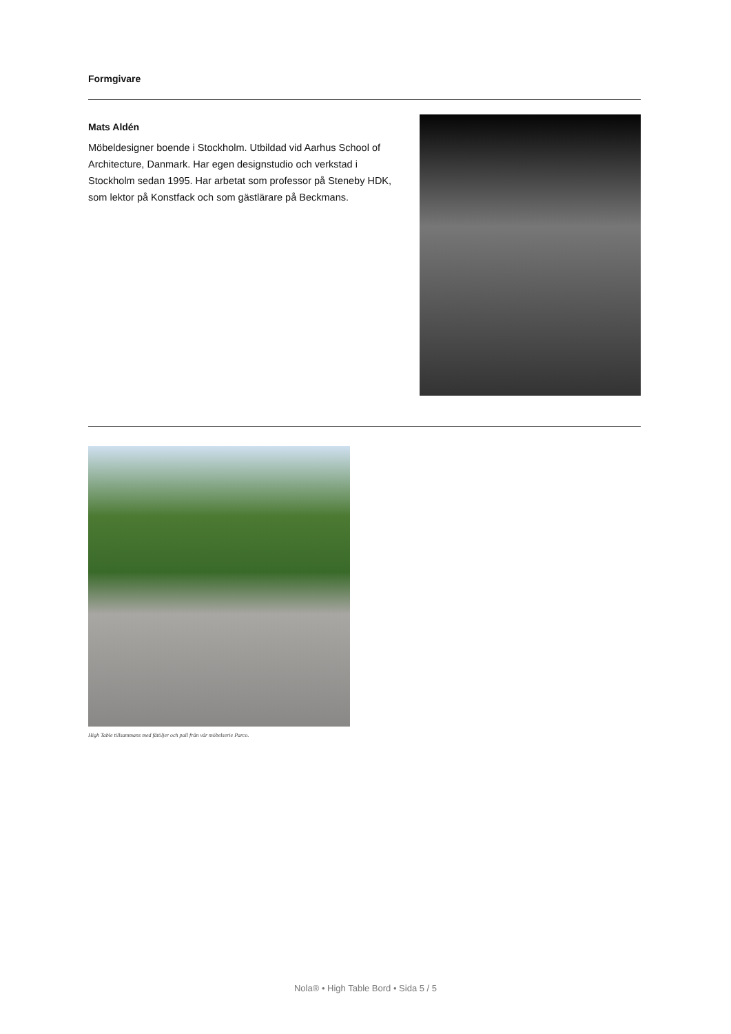Formgivare
Mats Aldén
Möbeldesigner boende i Stockholm. Utbildad vid Aarhus School of Architecture, Danmark. Har egen designstudio och verkstad i Stockholm sedan 1995. Har arbetat som professor på Steneby HDK, som lektor på Konstfack och som gästlärare på Beckmans.
High Table tillsammans med fåtöljer och pall från vår möbelserie Parco.
Nola® • High Table Bord • Sida 5 / 5